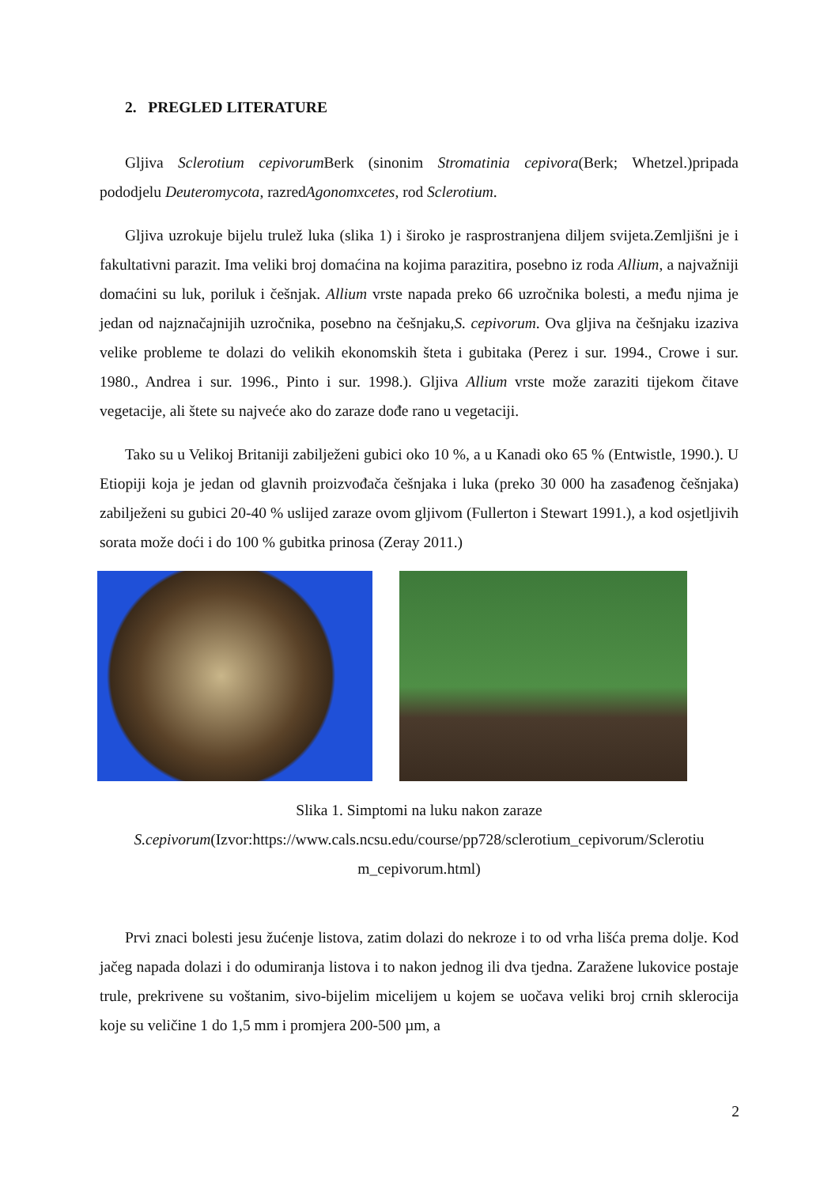2. PREGLED LITERATURE
Gljiva Sclerotium cepivorum Berk (sinonim Stromatinia cepivora(Berk; Whetzel.)pripada pododjelu Deuteromycota, razredAgonomxcetes, rod Sclerotium.
Gljiva uzrokuje bijelu trulež luka (slika 1) i široko je rasprostranjena diljem svijeta.Zemljišni je i fakultativni parazit. Ima veliki broj domaćina na kojima parazitira, posebno iz roda Allium, a najvažniji domaćini su luk, poriluk i češnjak. Allium vrste napada preko 66 uzročnika bolesti, a među njima je jedan od najznačajnijih uzročnika, posebno na češnjaku,S. cepivorum. Ova gljiva na češnjaku izaziva velike probleme te dolazi do velikih ekonomskih šteta i gubitaka (Perez i sur. 1994., Crowe i sur. 1980., Andrea i sur. 1996., Pinto i sur. 1998.). Gljiva Allium vrste može zaraziti tijekom čitave vegetacije, ali štete su najveće ako do zaraze dođe rano u vegetaciji.
Tako su u Velikoj Britaniji zabilježeni gubici oko 10 %, a u Kanadi oko 65 % (Entwistle, 1990.). U Etiopiji koja je jedan od glavnih proizvođača češnjaka i luka (preko 30 000 ha zasađenog češnjaka) zabilježeni su gubici 20-40 % uslijed zaraze ovom gljivom (Fullerton i Stewart 1991.), a kod osjetljivih sorata može doći i do 100 % gubitka prinosa (Zeray 2011.)
Slika 1. Simptomi na luku nakon zaraze
S.cepivorum(Izvor:https://www.cals.ncsu.edu/course/pp728/sclerotium_cepivorum/Sclerotiu m_cepivorum.html)
Prvi znaci bolesti jesu žućenje listova, zatim dolazi do nekroze i to od vrha lišća prema dolje. Kod jačeg napada dolazi i do odumiranja listova i to nakon jednog ili dva tjedna. Zaražene lukovice postaje trule, prekrivene su voštanim, sivo-bijelim micelijem u kojem se uočava veliki broj crnih sklerocija koje su veličine 1 do 1,5 mm i promjera 200-500 µm, a
2